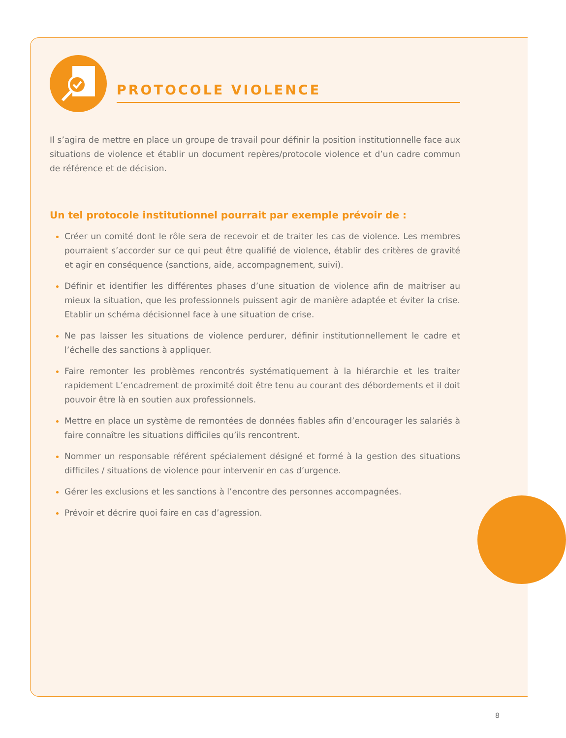PROTOCOLE VIOLENCE
Il s’agira de mettre en place un groupe de travail pour définir la position institutionnelle face aux situations de violence et établir un document repères/protocole violence et d’un cadre commun de référence et de décision.
Un tel protocole institutionnel pourrait par exemple prévoir de :
Créer un comité dont le rôle sera de recevoir et de traiter les cas de violence. Les membres pourraient s’accorder sur ce qui peut être qualifié de violence, établir des critères de gravité et agir en conséquence (sanctions, aide, accompagnement, suivi).
Définir et identifier les différentes phases d’une situation de violence afin de maitriser au mieux la situation, que les professionnels puissent agir de manière adaptée et éviter la crise. Etablir un schéma décisionnel face à une situation de crise.
Ne pas laisser les situations de violence perdurer, définir institutionnellement le cadre et l’échelle des sanctions à appliquer.
Faire remonter les problèmes rencontrés systématiquement à la hiérarchie et les traiter rapidement L’encadrement de proximité doit être tenu au courant des débordements et il doit pouvoir être là en soutien aux professionnels.
Mettre en place un système de remontées de données fiables afin d’encourager les salariés à faire connaître les situations difficiles qu’ils rencontrent.
Nommer un responsable référent spécialement désigné et formé à la gestion des situations difficiles / situations de violence pour intervenir en cas d’urgence.
Gérer les exclusions et les sanctions à l’encontre des personnes accompagnées.
Prévoir et décrire quoi faire en cas d’agression.
8